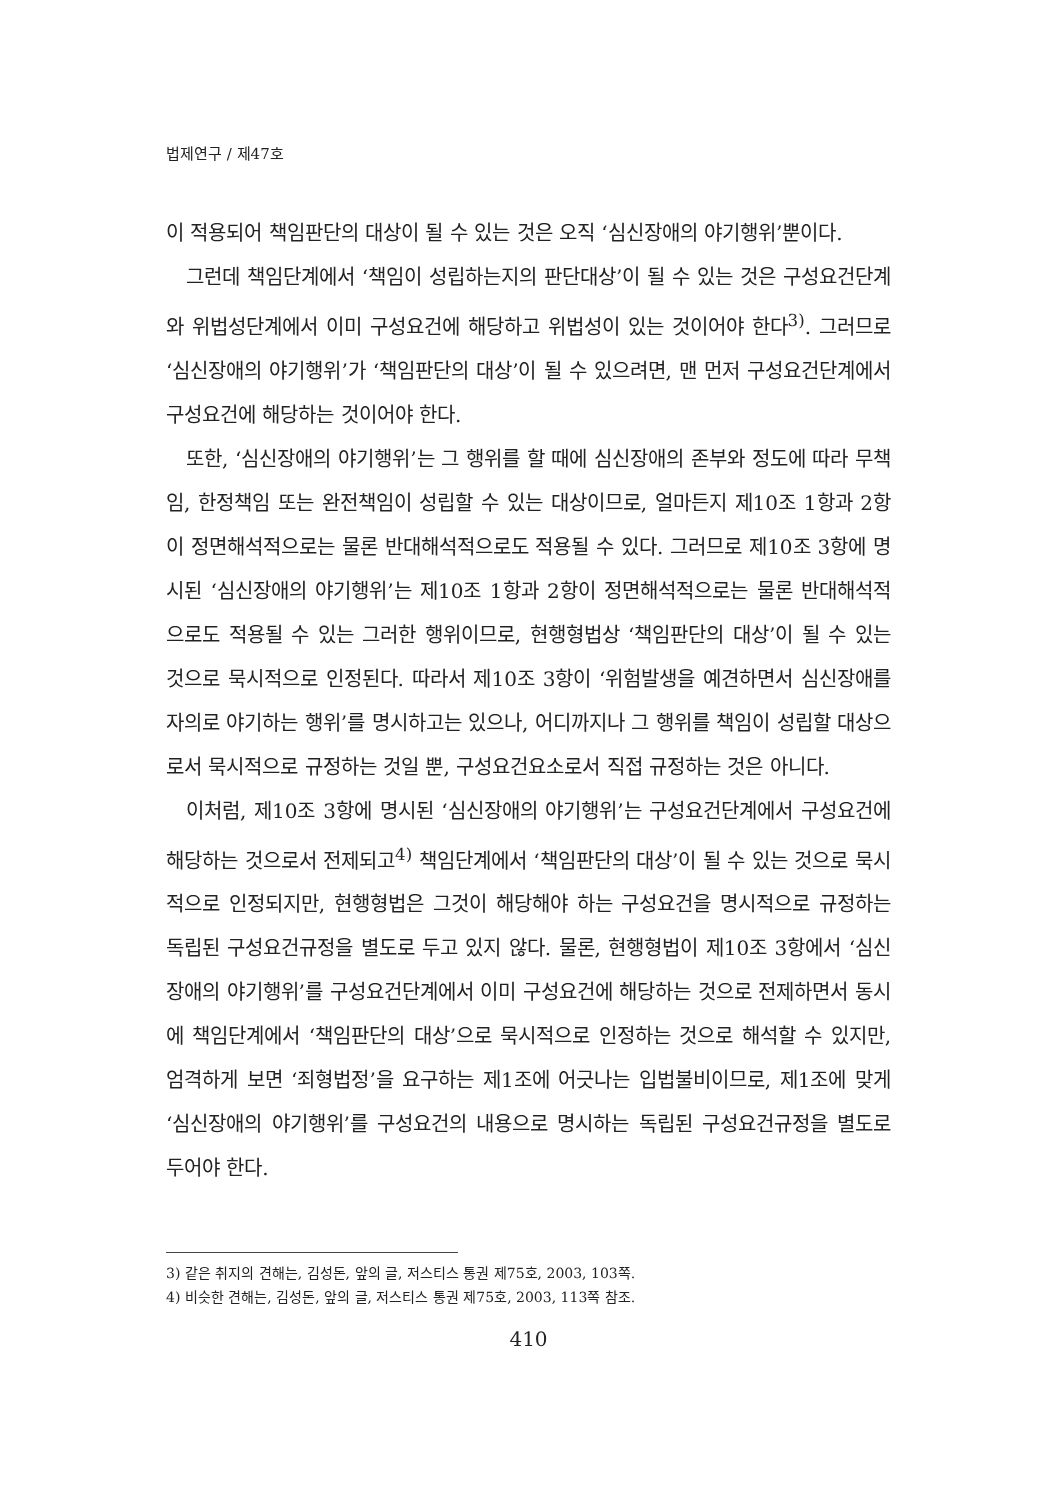법제연구 / 제47호
이 적용되어 책임판단의 대상이 될 수 있는 것은 오직 ‘심신장애의 야기행위’뿐이다.
그런데 책임단계에서 ‘책임이 성립하는지의 판단대상’이 될 수 있는 것은 구성요건단계와 위법성단계에서 이미 구성요건에 해당하고 위법성이 있는 것이어야 한다<sup>3)</sup>. 그러므로 ‘심신장애의 야기행위’가 ‘책임판단의 대상’이 될 수 있으려면, 맨 먼저 구성요건단계에서 구성요건에 해당하는 것이어야 한다.
또한, ‘심신장애의 야기행위’는 그 행위를 할 때에 심신장애의 존부와 정도에 따라 무책임, 한정책임 또는 완전책임이 성립할 수 있는 대상이므로, 얼마든지 제10조 1항과 2항이 정면해석적으로는 물론 반대해석적으로도 적용될 수 있다. 그러므로 제10조 3항에 명시된 ‘심신장애의 야기행위’는 제10조 1항과 2항이 정면해석적으로는 물론 반대해석적으로도 적용될 수 있는 그러한 행위이므로, 현행형법상 ‘책임판단의 대상’이 될 수 있는 것으로 묵시적으로 인정된다. 따라서 제10조 3항이 ‘위험발생을 예견하면서 심신장애를 자의로 야기하는 행위’를 명시하고는 있으나, 어디까지나 그 행위를 책임이 성립할 대상으로서 묵시적으로 규정하는 것일 뿐, 구성요건요소로서 직접 규정하는 것은 아니다.
이처럼, 제10조 3항에 명시된 ‘심신장애의 야기행위’는 구성요건단계에서 구성요건에 해당하는 것으로서 전제되고<sup>4)</sup> 책임단계에서 ‘책임판단의 대상’이 될 수 있는 것으로 묵시적으로 인정되지만, 현행형법은 그것이 해당해야 하는 구성요건을 명시적으로 규정하는 독립된 구성요건규정을 별도로 두고 있지 않다. 물론, 현행형법이 제10조 3항에서 ‘심신장애의 야기행위’를 구성요건단계에서 이미 구성요건에 해당하는 것으로 전제하면서 동시에 책임단계에서 ‘책임판단의 대상’으로 묵시적으로 인정하는 것으로 해석할 수 있지만, 엄격하게 보면 ‘죄형법정’을 요구하는 제1조에 어긋나는 입법불비이므로, 제1조에 맞게 ‘심신장애의 야기행위’를 구성요건의 내용으로 명시하는 독립된 구성요건규정을 별도로 두어야 한다.
3) 같은 취지의 견해는, 김성돈, 앞의 글, 저스티스 통권 제75호, 2003, 103쪽.
4) 비슷한 견해는, 김성돈, 앞의 글, 저스티스 통권 제75호, 2003, 113쪽 참조.
410